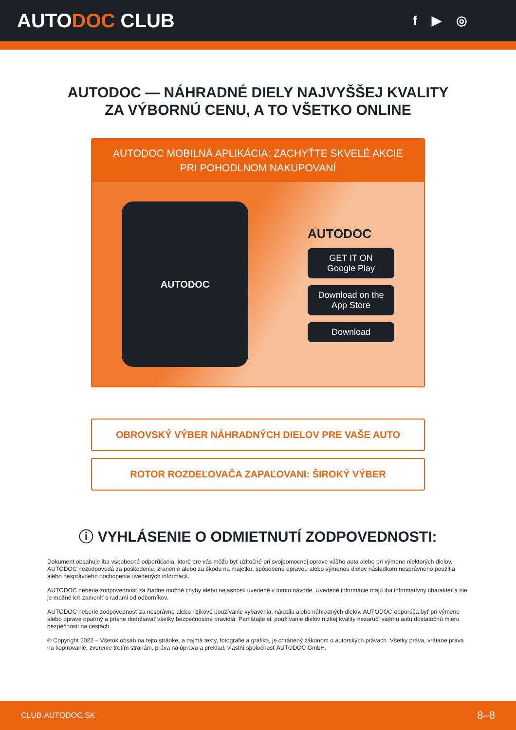AUTODOC CLUB
f ▶ ◎
AUTODOC — NÁHRADNÉ DIELY NAJVYŠŠEJ KVALITY
ZA VÝBORNÚ CENU, A TO VŠETKO ONLINE
AUTODOC MOBILNÁ APLIKÁCIA: ZACHYŤTE SKVELÉ AKCIE PRI POHODLNOM NAKUPOVANÍ
AUTODOC
AUTODOC
GET IT ON
Google Play
Download on the
App Store
Download
OBROVSKÝ VÝBER NÁHRADNÝCH DIELOV PRE VAŠE AUTO
ROTOR ROZDEĽOVAČA ZAPAĽOVANI: ŠIROKÝ VÝBER
ⓘ VYHLÁSENIE O ODMIETNUTÍ ZODPOVEDNOSTI:
Dokument obsahuje iba všeobecné odporúčania, ktoré pre vás môžu byť užitočné pri svojpomocnej oprave vášho auta alebo pri výmene niektorých dielov. AUTODOC nezodpovedá za poškodenie, zranenie alebo za škodu na majetku, spôsobenú opravou alebo výmenou dielov následkom nesprávneho použitia alebo nesprávneho pochopenia uvedených informácií.
AUTODOC neberie zodpovednosť za žiadne možné chyby alebo nejasnosti uvedené v tomto návode. Uvedené informácie majú iba informatívny charakter a nie je možné ich zameniť s radami od odborníkov.
AUTODOC neberie zodpovednosť za nesprávne alebo rizikové používanie vybavenia, náradia alebo náhradných dielov. AUTODOC odporúča byť pri výmene alebo oprave opatrný a prísne dodržiavať všetky bezpečnostné pravidlá. Pamätajte si: používanie dielov nízkej kvality nezaručí vášmu autu dostatočnú mieru bezpečnosti na cestách.
© Copyright 2022 – Všetok obsah na tejto stránke, a najmä texty, fotografie a grafika, je chránený zákonom o autorských právach. Všetky práva, vrátane práva na kopírovanie, zverenie tretím stranám, práva na úpravu a preklad, vlastní spoločnosť AUTODOC GmbH.
CLUB.AUTODOC.SK 8–8